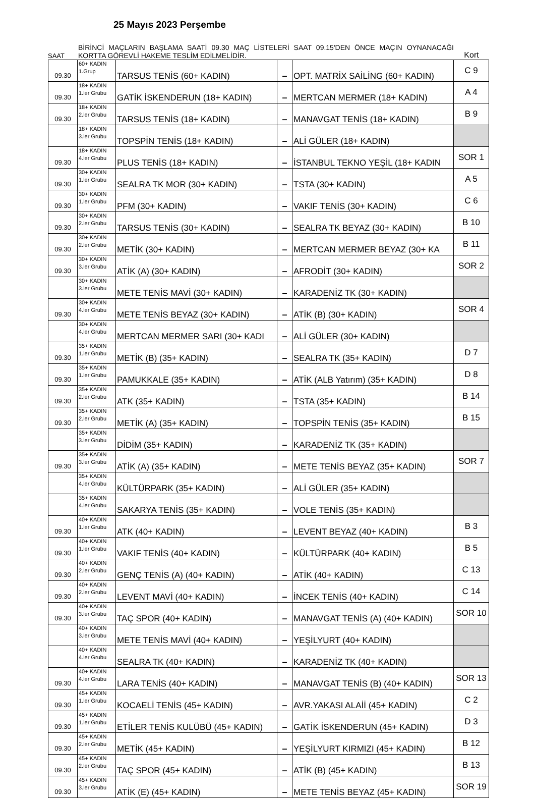25 Mayıs 2023 Perşembe
SAAT
BİRİNCİ MAÇLARIN BAŞLAMA SAATİ 09.30 MAÇ LİSTELERİ SAAT 09.15'DEN ÖNCE MAÇIN OYNANACAĞI KORTTA GÖREVLİ HAKEME TESLİM EDİLMELİDİR.
Kort
| 09.30 | 60+ KADIN 1.Grup | TARSUS TENİS (60+ KADIN) | – | OPT. MATRİX SAİLİNG (60+ KADIN) | C 9 |
| 09.30 | 18+ KADIN 1.ler Grubu | GATİK İSKENDERUN (18+ KADIN) | – | MERTCAN MERMER (18+ KADIN) | A 4 |
| 09.30 | 18+ KADIN 2.ler Grubu | TARSUS TENİS (18+ KADIN) | – | MANAVGAT TENİS (18+ KADIN) | B 9 |
| | 18+ KADIN 3.ler Grubu | TOPSPİN TENİS (18+ KADIN) | – | ALİ GÜLER (18+ KADIN) | |
| 09.30 | 18+ KADIN 4.ler Grubu | PLUS TENİS (18+ KADIN) | – | İSTANBUL TEKNO YEŞİL (18+ KADIN | SOR 1 |
| 09.30 | 30+ KADIN 1.ler Grubu | SEALRA TK MOR (30+ KADIN) | – | TSTA (30+ KADIN) | A 5 |
| 09.30 | 30+ KADIN 1.ler Grubu | PFM (30+ KADIN) | – | VAKIF TENİS (30+ KADIN) | C 6 |
| 09.30 | 30+ KADIN 2.ler Grubu | TARSUS TENİS (30+ KADIN) | – | SEALRA TK BEYAZ (30+ KADIN) | B 10 |
| 09.30 | 30+ KADIN 2.ler Grubu | METİK (30+ KADIN) | – | MERTCAN MERMER BEYAZ (30+ KA | B 11 |
| 09.30 | 30+ KADIN 3.ler Grubu | ATİK (A) (30+ KADIN) | – | AFRODİT (30+ KADIN) | SOR 2 |
| | 30+ KADIN 3.ler Grubu | METE TENİS MAVİ (30+ KADIN) | – | KARADENİZ TK (30+ KADIN) | |
| 09.30 | 30+ KADIN 4.ler Grubu | METE TENİS BEYAZ (30+ KADIN) | – | ATİK (B) (30+ KADIN) | SOR 4 |
| | 30+ KADIN 4.ler Grubu | MERTCAN MERMER SARI (30+ KADI | – | ALİ GÜLER (30+ KADIN) | |
| 09.30 | 35+ KADIN 1.ler Grubu | METİK (B) (35+ KADIN) | – | SEALRA TK (35+ KADIN) | D 7 |
| 09.30 | 35+ KADIN 1.ler Grubu | PAMUKKALE (35+ KADIN) | – | ATİK (ALB Yatırım) (35+ KADIN) | D 8 |
| 09.30 | 35+ KADIN 2.ler Grubu | ATK (35+ KADIN) | – | TSTA (35+ KADIN) | B 14 |
| 09.30 | 35+ KADIN 2.ler Grubu | METİK (A) (35+ KADIN) | – | TOPSPİN TENİS (35+ KADIN) | B 15 |
| | 35+ KADIN 3.ler Grubu | DİDİM (35+ KADIN) | – | KARADENİZ TK (35+ KADIN) | |
| 09.30 | 35+ KADIN 3.ler Grubu | ATİK (A) (35+ KADIN) | – | METE TENİS BEYAZ (35+ KADIN) | SOR 7 |
| | 35+ KADIN 4.ler Grubu | KÜLTÜRPARK (35+ KADIN) | – | ALİ GÜLER (35+ KADIN) | |
| | 35+ KADIN 4.ler Grubu | SAKARYA TENİS (35+ KADIN) | – | VOLE TENİS (35+ KADIN) | |
| 09.30 | 40+ KADIN 1.ler Grubu | ATK (40+ KADIN) | – | LEVENT BEYAZ (40+ KADIN) | B 3 |
| 09.30 | 40+ KADIN 1.ler Grubu | VAKIF TENİS (40+ KADIN) | – | KÜLTÜRPARK (40+ KADIN) | B 5 |
| 09.30 | 40+ KADIN 2.ler Grubu | GENÇ TENİS (A) (40+ KADIN) | – | ATİK (40+ KADIN) | C 13 |
| 09.30 | 40+ KADIN 2.ler Grubu | LEVENT MAVİ (40+ KADIN) | – | İNCEK TENİS (40+ KADIN) | C 14 |
| 09.30 | 40+ KADIN 3.ler Grubu | TAÇ SPOR (40+ KADIN) | – | MANAVGAT TENİS (A) (40+ KADIN) | SOR 10 |
| | 40+ KADIN 3.ler Grubu | METE TENİS MAVİ (40+ KADIN) | – | YEŞİLYURT (40+ KADIN) | |
| | 40+ KADIN 4.ler Grubu | SEALRA TK (40+ KADIN) | – | KARADENİZ TK (40+ KADIN) | |
| 09.30 | 40+ KADIN 4.ler Grubu | LARA TENİS (40+ KADIN) | – | MANAVGAT TENİS (B) (40+ KADIN) | SOR 13 |
| 09.30 | 45+ KADIN 1.ler Grubu | KOCAELİ TENİS (45+ KADIN) | – | AVR.YAKASI ALAİİ (45+ KADIN) | C 2 |
| 09.30 | 45+ KADIN 1.ler Grubu | ETİLER TENİS KULÜBÜ (45+ KADIN) | – | GATİK İSKENDERUN (45+ KADIN) | D 3 |
| 09.30 | 45+ KADIN 2.ler Grubu | METİK (45+ KADIN) | – | YEŞİLYURT KIRMIZI (45+ KADIN) | B 12 |
| 09.30 | 45+ KADIN 2.ler Grubu | TAÇ SPOR (45+ KADIN) | – | ATİK (B) (45+ KADIN) | B 13 |
| 09.30 | 45+ KADIN 3.ler Grubu | ATİK (E) (45+ KADIN) | – | METE TENİS BEYAZ (45+ KADIN) | SOR 19 |